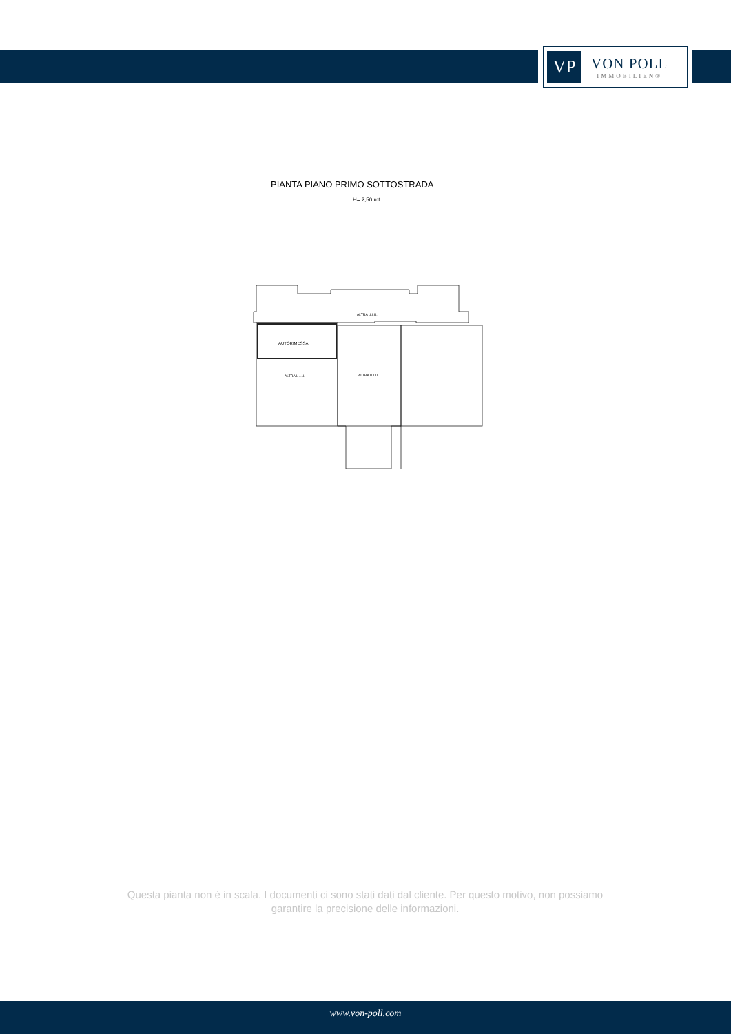VP
VON POLL
IMMOBILIEN®
PIANTA PIANO PRIMO SOTTOSTRADA
H= 2,50 mt.
ALTRA U.I.U.
AUTORIMESSA
ALTRA U.I.U.
ALTRA U.I.U.
Questa pianta non è in scala. I documenti ci sono stati dati dal cliente. Per questo motivo, non possiamo garantire la precisione delle informazioni.
www.von-poll.com